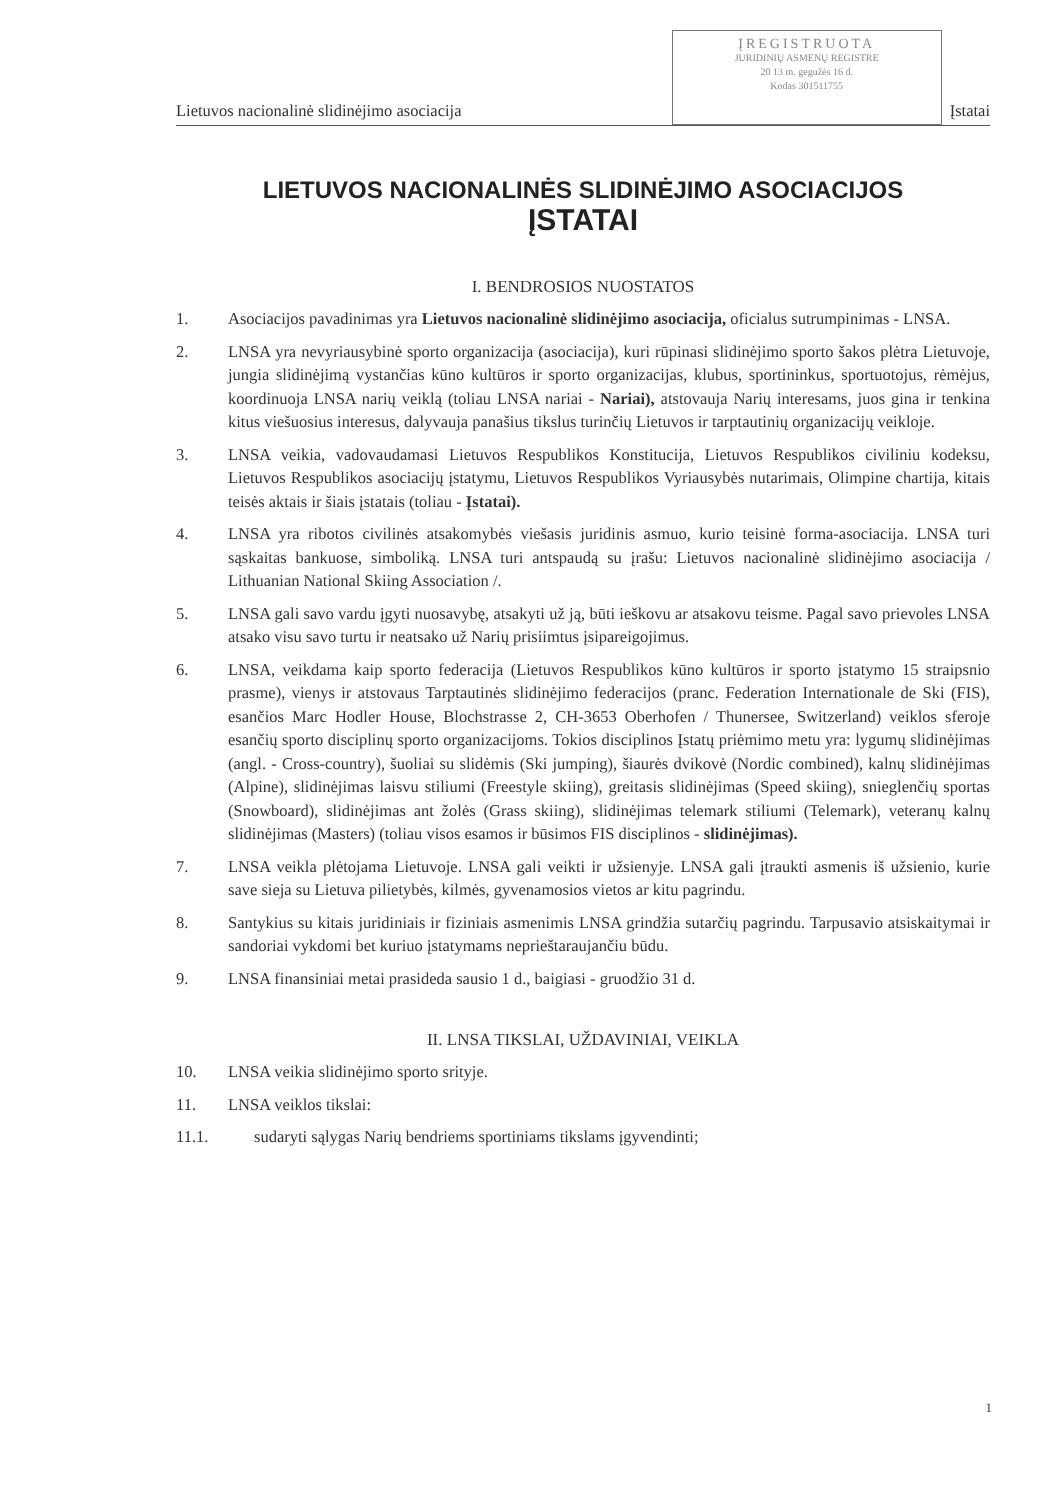Lietuvos nacionalinė slidinėjimo asociacija
ĮREGISTRUOTA
JURIDINIŲ ASMENŲ REGISTRE
20 13 m. gegužės 16 d.
Kodas 301511755
Įstatai
LIETUVOS NACIONALINĖS SLIDINĖJIMO ASOCIACIJOS
ĮSTATAI
I. BENDROSIOS NUOSTATOS
1. Asociacijos pavadinimas yra Lietuvos nacionalinė slidinėjimo asociacija, oficialus sutrumpinimas - LNSA.
2. LNSA yra nevyriausybinė sporto organizacija (asociacija), kuri rūpinasi slidinėjimo sporto šakos plėtra Lietuvoje, jungia slidinėjimą vystančias kūno kultūros ir sporto organizacijas, klubus, sportininkus, sportuotojus, rėmėjus, koordinuoja LNSA narių veiklą (toliau LNSA nariai - Nariai), atstovauja Narių interesams, juos gina ir tenkina kitus viešuosius interesus, dalyvauja panašius tikslus turinčių Lietuvos ir tarptautinių organizacijų veikloje.
3. LNSA veikia, vadovaudamasi Lietuvos Respublikos Konstitucija, Lietuvos Respublikos civiliniu kodeksu, Lietuvos Respublikos asociacijų įstatymu, Lietuvos Respublikos Vyriausybės nutarimais, Olimpine chartija, kitais teisės aktais ir šiais įstatais (toliau - Įstatai).
4. LNSA yra ribotos civilinės atsakomybės viešasis juridinis asmuo, kurio teisinė forma-asociacija. LNSA turi sąskaitas bankuose, simboliką. LNSA turi antspaudą su įrašu: Lietuvos nacionalinė slidinėjimo asociacija / Lithuanian National Skiing Association /.
5. LNSA gali savo vardu įgyti nuosavybę, atsakyti už ją, būti ieškovu ar atsakovu teisme. Pagal savo prievoles LNSA atsako visu savo turtu ir neatsako už Narių prisiimtus įsipareigojimus.
6. LNSA, veikdama kaip sporto federacija (Lietuvos Respublikos kūno kultūros ir sporto įstatymo 15 straipsnio prasme), vienys ir atstovaus Tarptautinės slidinėjimo federacijos (pranc. Federation Internationale de Ski (FIS), esančios Marc Hodler House, Blochstrasse 2, CH-3653 Oberhofen / Thunersee, Switzerland) veiklos sferoje esančių sporto disciplinų sporto organizacijoms. Tokios disciplinos Įstatų priėmimo metu yra: lygumų slidinėjimas (angl. - Cross-country), šuoliai su slidėmis (Ski jumping), šiaurės dvikovė (Nordic combined), kalnų slidinėjimas (Alpine), slidinėjimas laisvu stiliumi (Freestyle skiing), greitasis slidinėjimas (Speed skiing), snieglenčių sportas (Snowboard), slidinėjimas ant žolės (Grass skiing), slidinėjimas telemark stiliumi (Telemark), veteranų kalnų slidinėjimas (Masters) (toliau visos esamos ir būsimos FIS disciplinos - slidinėjimas).
7. LNSA veikla plėtojama Lietuvoje. LNSA gali veikti ir užsienyje. LNSA gali įtraukti asmenis iš užsienio, kurie save sieja su Lietuva pilietybės, kilmės, gyvenamosios vietos ar kitu pagrindu.
8. Santykius su kitais juridiniais ir fiziniais asmenimis LNSA grindžia sutarčių pagrindu. Tarpusavio atsiskaitymai ir sandoriai vykdomi bet kuriuo įstatymams neprieštaraujančiu būdu.
9. LNSA finansiniai metai prasideda sausio 1 d., baigiasi - gruodžio 31 d.
II. LNSA TIKSLAI, UŽDAVINIAI, VEIKLA
10. LNSA veikia slidinėjimo sporto srityje.
11. LNSA veiklos tikslai:
11.1. sudaryti sąlygas Narių bendriems sportiniams tikslams įgyvendinti;
1